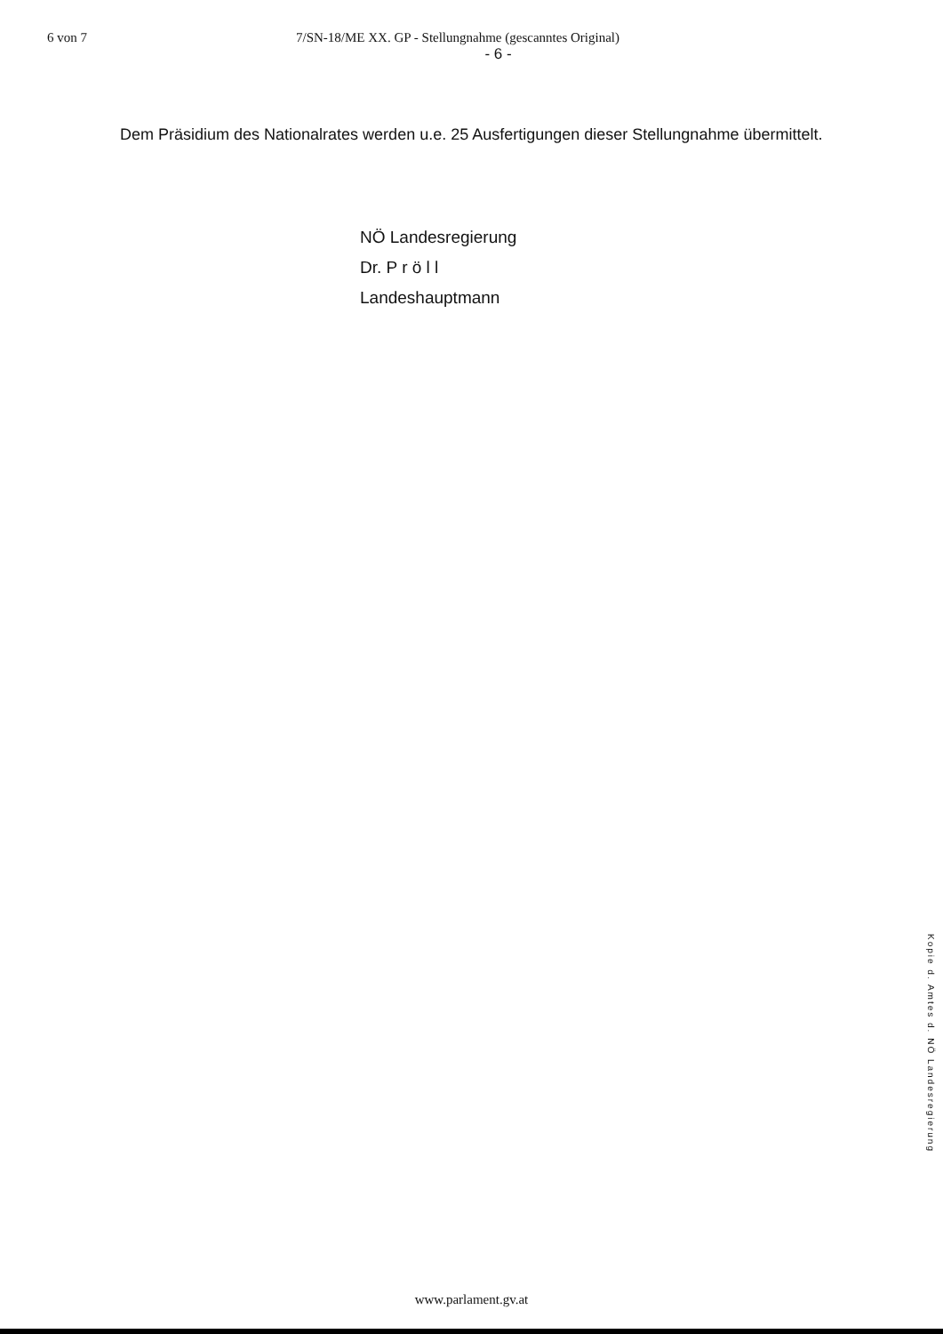6 von 7 7/SN-18/ME XX. GP - Stellungnahme (gescanntes Original)
- 6 -
Dem Präsidium des Nationalrates werden u.e. 25 Ausfertigungen dieser Stellungnahme übermittelt.
NÖ Landesregierung
Dr. P r ö l l
Landeshauptmann
Kopie d. Amtes d. NÖ Landesregierung
www.parlament.gv.at